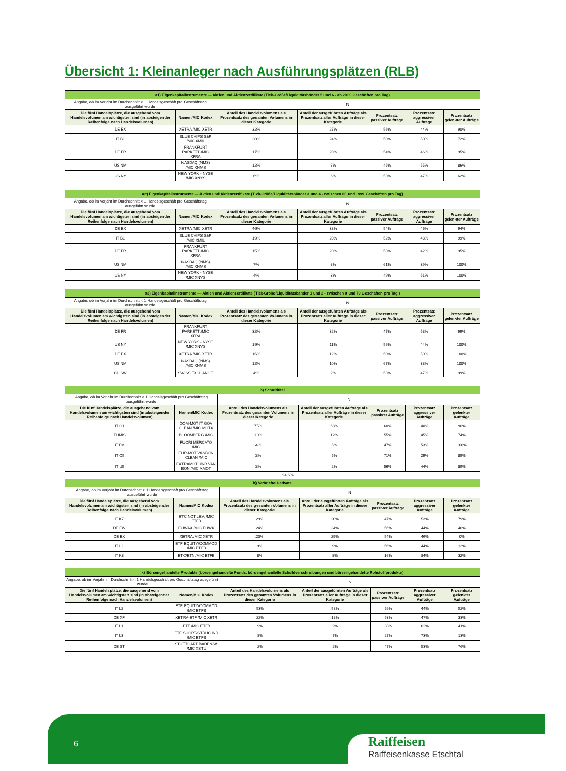Übersicht 1: Kleinanleger nach Ausführungsplätzen (RLB)
| a1) Eigenkapitalinstrumente — Aktien und Aktienzertifikate (Tick-Größe/Liquiditätsbänder 5 und 6 - ab 2000 Geschäften pro Tag) | | | | | | |
| Angabe, ob im Vorjahr im Durchschnitt < 1 Handelsgeschäft pro Geschäftstag ausgeführt wurde | | N | | | | |
| Die fünf Handelsplätze, die ausgehend vom Handelsvolumen am wichtigsten sind (in absteigender Reihenfolge nach Handelsvolumen) | Namen/MIC Kodex | Anteil des Handelsvolumens als Prozentsatz des gesamten Volumens in dieser Kategorie | Anteil der ausgeführten Aufträge als Prozentsatz aller Aufträge in dieser Kategorie | Prozentsatz passiver Aufträge | Prozentsatz aggressiver Aufträge | Prozentsatz gelenkter Aufträge |
| DE EX | XETRA /MIC XETR | 32% | 27% | 56% | 44% | 90% |
| IT B1 | BLUE CHIPS S&P /MIC XMIL | 20% | 24% | 50% | 50% | 72% |
| DE FR | FRANKFURT PARKETT /MIC XFRA | 17% | 20% | 54% | 46% | 95% |
| US NM | NASDAQ (NMS) /MIC XNMS | 12% | 7% | 45% | 55% | 86% |
| US NY | NEW YORK - NYSE /MIC XNYS | 6% | 6% | 53% | 47% | 62% |
| a2) Eigenkapitalinstrumente — Aktien und Aktienzertifikate (Tick-Größe/Liquiditätsbänder 3 und 4 - zwischen 80 und 1999 Geschäften pro Tag) | | | | | | |
| Angabe, ob im Vorjahr im Durchschnitt < 1 Handelsgeschäft pro Geschäftstag ausgeführt wurde | | N | | | | |
| Die fünf Handelsplätze, die ausgehend vom Handelsvolumen am wichtigsten sind (in absteigender Reihenfolge nach Handelsvolumen) | Namen/MIC Kodex | Anteil des Handelsvolumens als Prozentsatz des gesamten Volumens in dieser Kategorie | Anteil der ausgeführten Aufträge als Prozentsatz aller Aufträge in dieser Kategorie | Prozentsatz passiver Aufträge | Prozentsatz aggressiver Aufträge | Prozentsatz gelenkter Aufträge |
| DE EX | XETRA /MIC XETR | 46% | 38% | 54% | 46% | 94% |
| IT B1 | BLUE CHIPS S&P /MIC XMIL | 19% | 20% | 52% | 48% | 99% |
| DE FR | FRANKFURT PARKETT /MIC XFRA | 15% | 20% | 58% | 42% | 95% |
| US NM | NASDAQ (NMS) /MIC XNMS | 7% | 8% | 61% | 39% | 100% |
| US NY | NEW YORK - NYSE /MIC XNYS | 4% | 3% | 49% | 51% | 100% |
| a3) Eigenkapitalinstrumente — Aktien und Aktienzertifikate (Tick-Größe/Liquiditätsbänder 1 und 2 - zwischen 0 und 79 Geschäften pro Tag ) | | | | | | |
| Angabe, ob im Vorjahr im Durchschnitt < 1 Handelsgeschäft pro Geschäftstag ausgeführt wurde | | N | | | | |
| Die fünf Handelsplätze, die ausgehend vom Handelsvolumen am wichtigsten sind (in absteigender Reihenfolge nach Handelsvolumen) | Namen/MIC Kodex | Anteil des Handelsvolumens als Prozentsatz des gesamten Volumens in dieser Kategorie | Anteil der ausgeführten Aufträge als Prozentsatz aller Aufträge in dieser Kategorie | Prozentsatz passiver Aufträge | Prozentsatz aggressiver Aufträge | Prozentsatz gelenkter Aufträge |
| DE FR | FRANKFURT PARKETT /MIC XFRA | 32% | 32% | 47% | 53% | 99% |
| US NY | NEW YORK - NYSE /MIC XNYS | 19% | 11% | 56% | 44% | 100% |
| DE EX | XETRA /MIC XETR | 16% | 12% | 50% | 50% | 100% |
| US NM | NASDAQ (NMS) /MIC XNMS | 12% | 10% | 67% | 33% | 100% |
| CH SW | SWISS EXCHANGE | 4% | 2% | 53% | 47% | 99% |
| b) Schuldtitel | | | | | | |
| Angabe, ob im Vorjahr im Durchschnitt < 1 Handelsgeschäft pro Geschäftstag ausgeführt wurde | | N | | | | |
| Die fünf Handelsplätze, die ausgehend vom Handelsvolumen am wichtigsten sind (in absteigender Reihenfolge nach Handelsvolumen) | Namen/MIC Kodex | Anteil des Handelsvolumens als Prozentsatz des gesamten Volumens in dieser Kategorie | Anteil der ausgeführten Aufträge als Prozentsatz aller Aufträge in dieser Kategorie | Prozentsatz passiver Aufträge | Prozentsatz aggressiver Aufträge | Prozentsatz gelenkter Aufträge |
| IT O1 | DOM-MOT IT GOV CLEAN /MIC MOTX | 75% | 68% | 60% | 40% | 96% |
| EUMIS | BLOOMBERG /MIC | 10% | 12% | 55% | 45% | 74% |
| IT FM | FUORI MERCATO /MIC | 4% | 5% | 47% | 53% | 100% |
| IT O5 | EUR-MOT VANBON CLEAN /MIC | 3% | 5% | 71% | 29% | 89% |
| IT U5 | EXTRAMOT UNR VAN BON /MIC XMOT | 3% | 2% | 56% | 44% | 89% |
94,6%
| h) Verbriefte Derivate | | | | | | |
| Angabe, ob im Vorjahr im Durchschnitt < 1 Handelsgeschäft pro Geschäftstag ausgeführt wurde | | N | | | | |
| Die fünf Handelsplätze, die ausgehend vom Handelsvolumen am wichtigsten sind (in absteigender Reihenfolge nach Handelsvolumen) | Namen/MIC Kodex | Anteil des Handelsvolumens als Prozentsatz des gesamten Volumens in dieser Kategorie | Anteil der ausgeführten Aufträge als Prozentsatz aller Aufträge in dieser Kategorie | Prozentsatz passiver Aufträge | Prozentsatz aggressiver Aufträge | Prozentsatz gelenkter Aufträge |
| IT K7 | ETC NOT LEV. /MIC ETFB | 29% | 20% | 47% | 53% | 79% |
| DE EW | EUWAX /MIC EUWX | 24% | 24% | 56% | 44% | 46% |
| DE EX | XETRA /MIC XETR | 20% | 29% | 54% | 46% | 0% |
| IT L2 | ETF EQUITY/COMMOD /MIC ETFB | 9% | 9% | 56% | 44% | 12% |
| IT K8 | ETC/ETN /MIC ETFB | 8% | 8% | 16% | 84% | 32% |
| k) Börsengehandelte Produkte (börsengehandelte Fonds, börsengehandelte Schuldverschreibungen und börsengehandelte Rohstoffprodukte) | | | | | | |
| Angabe, ob im Vorjahr im Durchschnitt < 1 Handelsgeschäft pro Geschäftstag ausgeführt wurde | | N | | | | |
| Die fünf Handelsplätze, die ausgehend vom Handelsvolumen am wichtigsten sind (in absteigender Reihenfolge nach Handelsvolumen) | Namen/MIC Kodex | Anteil des Handelsvolumens als Prozentsatz des gesamten Volumens in dieser Kategorie | Anteil der ausgeführten Aufträge als Prozentsatz aller Aufträge in dieser Kategorie | Prozentsatz passiver Aufträge | Prozentsatz aggressiver Aufträge | Prozentsatz gelenkter Aufträge |
| IT L2 | ETF EQUITY/COMMOD /MIC ETFB | 53% | 58% | 56% | 44% | 52% |
| DE XF | XETRA-ETF /MIC XETR | 22% | 18% | 53% | 47% | 33% |
| IT L1 | ETF /MIC ETFB | 9% | 9% | 38% | 62% | 41% |
| IT L3 | ETF SHORT/STRUC IND /MIC ETFB | 8% | 7% | 27% | 73% | 13% |
| DE ST | STUTTGART BADEN-W. /MIC XSTU | 2% | 2% | 47% | 53% | 76% |
6
Raiffeisen
Raiffeisenkasse Etschtal